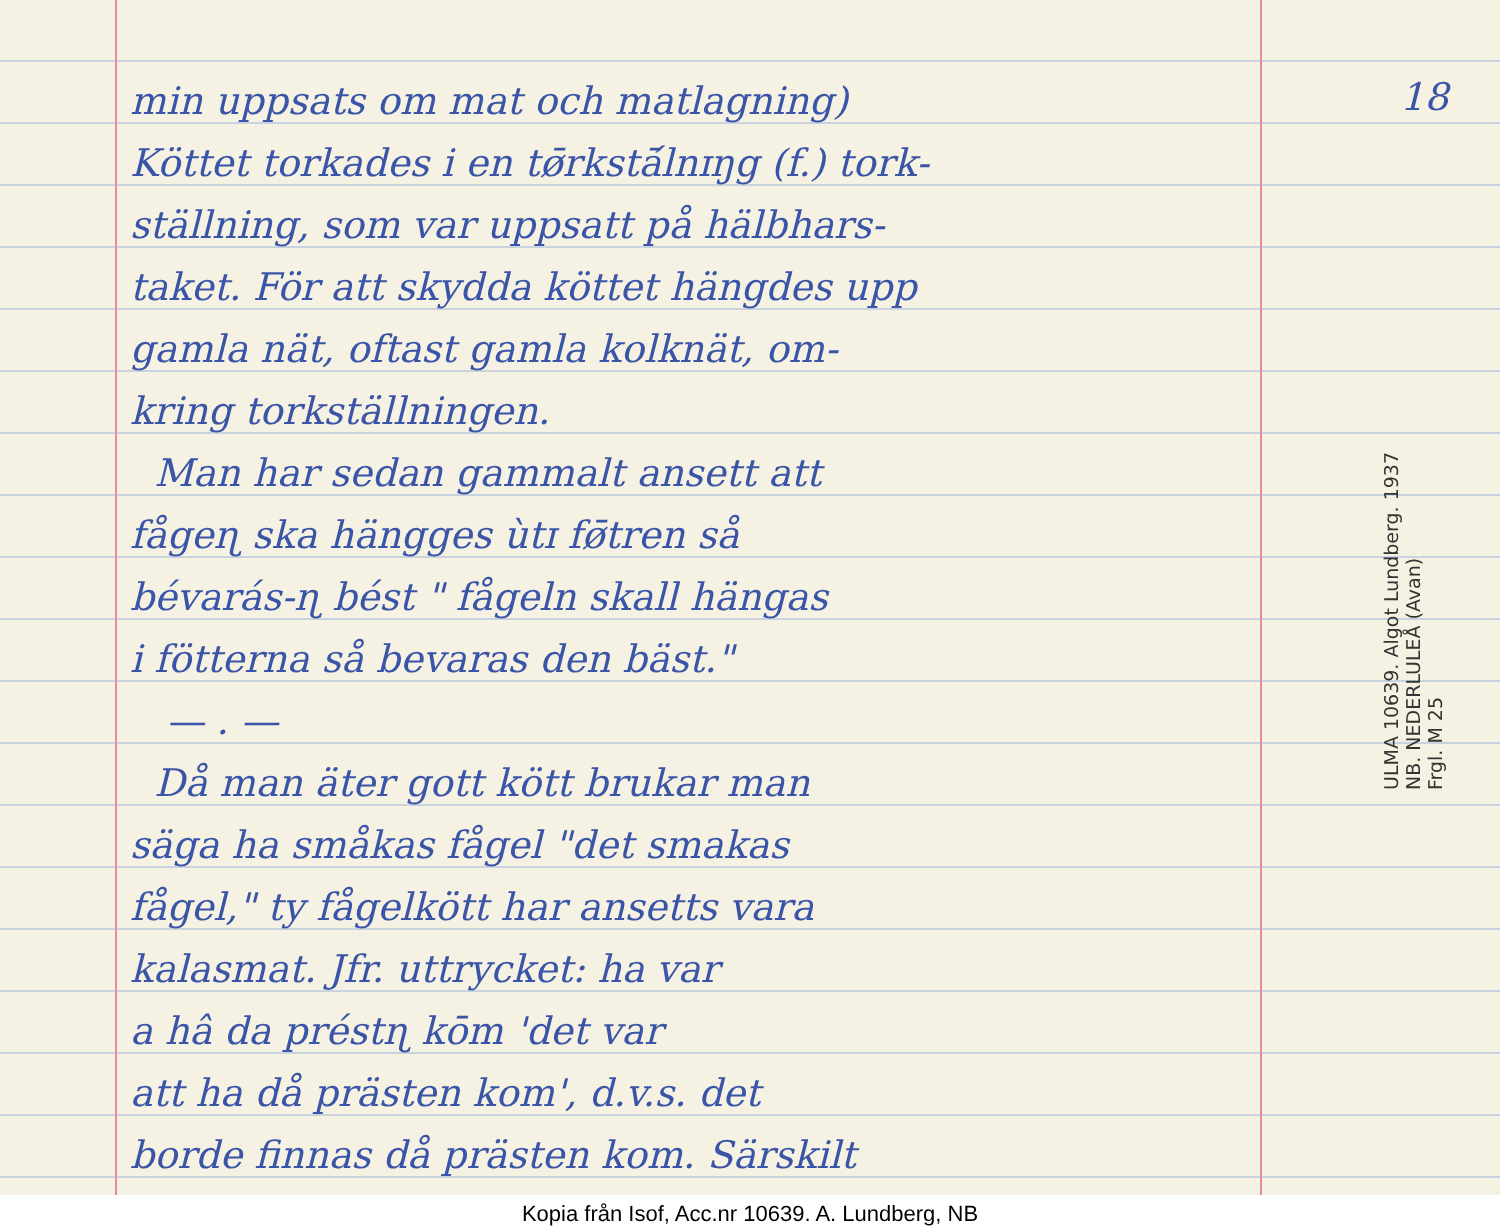18
min uppsats om mat och matlagning)
Köttet torkades i en tø̄rkstā́lnɪŋg (f.) tork-
ställning, som var uppsatt på hälbhars-
taket. För att skydda köttet hängdes upp
gamla nät, oftast gamla kolknät, om-
kring torkställningen.
Man har sedan gammalt ansett att
fågeɳ ska hängges ùtɪ fø̄tren så
bévarás-ɳ bést " fågeln skall hängas
i fötterna så bevaras den bäst."
— . —
Då man äter gott kött brukar man
säga ha småkas fågel "det smakas
fågel," ty fågelkött har ansetts vara
kalasmat. Jfr. uttrycket: ha var
a hâ da préstɳ kōm 'det var
att ha då prästen kom', d.v.s. det
borde finnas då prästen kom. Särskilt
ULMA 10639. Algot Lundberg. 1937
NB. NEDERLULEÅ (Avan)
Frgl. M 25
Kopia från Isof, Acc.nr 10639. A. Lundberg, NB